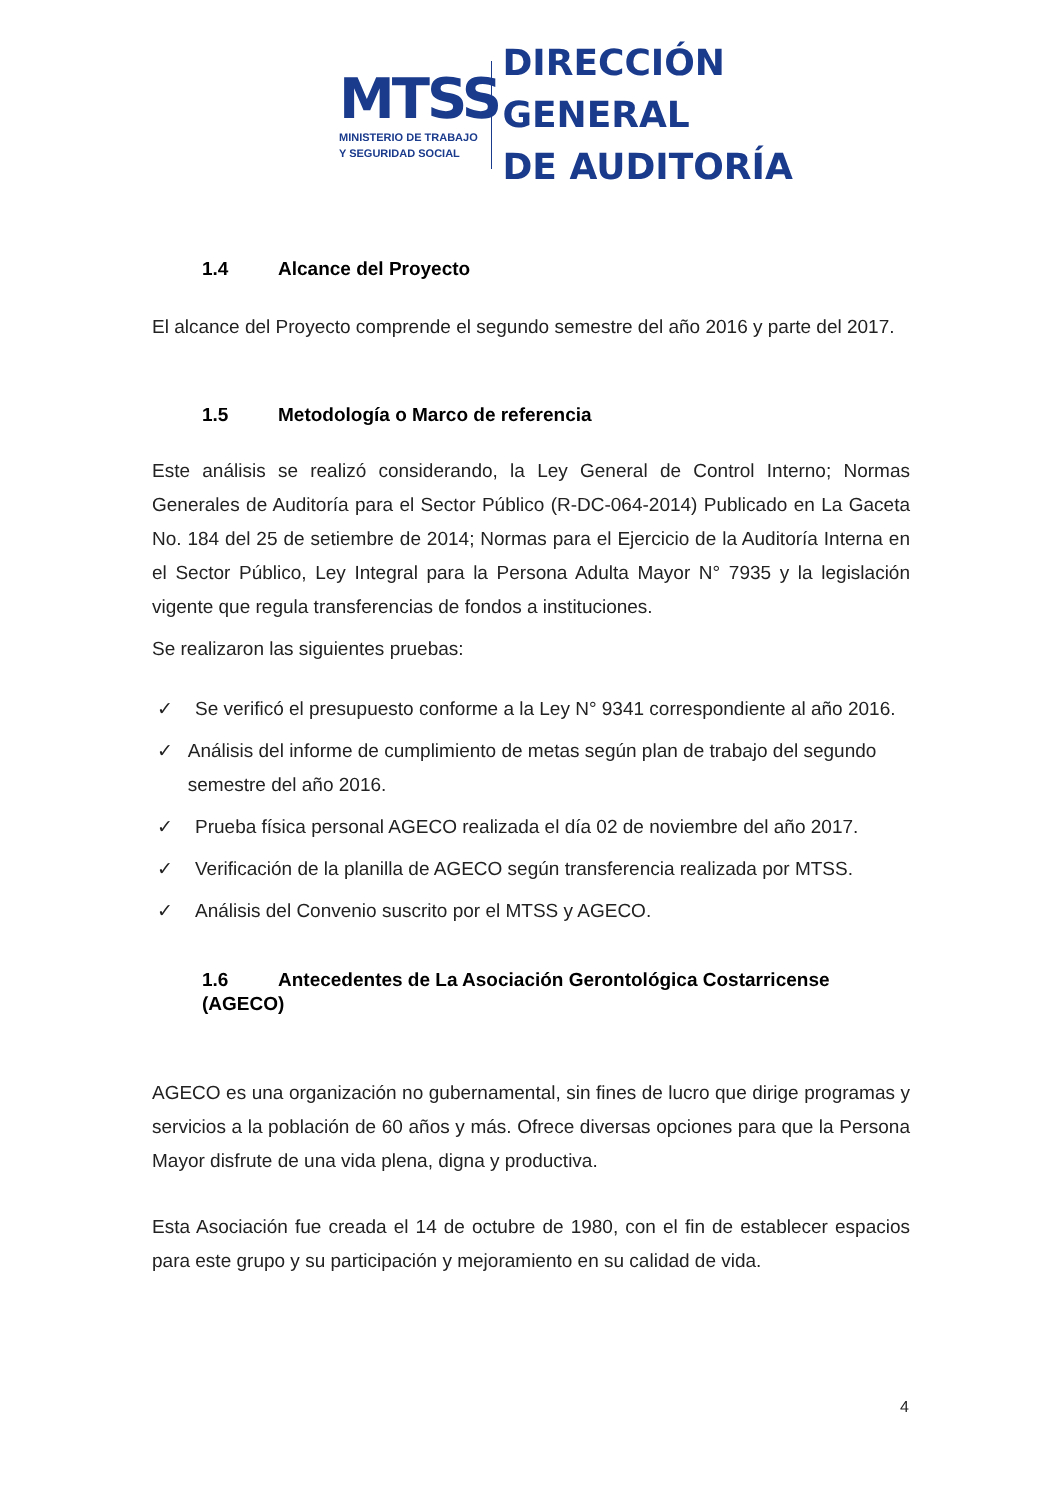MTSS
MINISTERIO DE TRABAJO
Y SEGURIDAD SOCIAL
DIRECCIÓN GENERAL
DE AUDITORÍA
1.4 Alcance del Proyecto
El alcance del Proyecto comprende el segundo semestre del año 2016 y parte del 2017.
1.5 Metodología o Marco de referencia
Este análisis se realizó considerando, la Ley General de Control Interno; Normas Generales de Auditoría para el Sector Público (R-DC-064-2014) Publicado en La Gaceta No. 184 del 25 de setiembre de 2014; Normas para el Ejercicio de la Auditoría Interna en el Sector Público, Ley Integral para la Persona Adulta Mayor N° 7935 y la legislación vigente que regula transferencias de fondos a instituciones.
Se realizaron las siguientes pruebas:
✓ Se verificó el presupuesto conforme a la Ley N° 9341 correspondiente al año 2016.
✓ Análisis del informe de cumplimiento de metas según plan de trabajo del segundo semestre del año 2016.
✓ Prueba física personal AGECO realizada el día 02 de noviembre del año 2017.
✓ Verificación de la planilla de AGECO según transferencia realizada por MTSS.
✓ Análisis del Convenio suscrito por el MTSS y AGECO.
1.6 Antecedentes de La Asociación Gerontológica Costarricense (AGECO)
AGECO es una organización no gubernamental, sin fines de lucro que dirige programas y servicios a la población de 60 años y más. Ofrece diversas opciones para que la Persona Mayor disfrute de una vida plena, digna y productiva.
Esta Asociación fue creada el 14 de octubre de 1980, con el fin de establecer espacios para este grupo y su participación y mejoramiento en su calidad de vida.
4